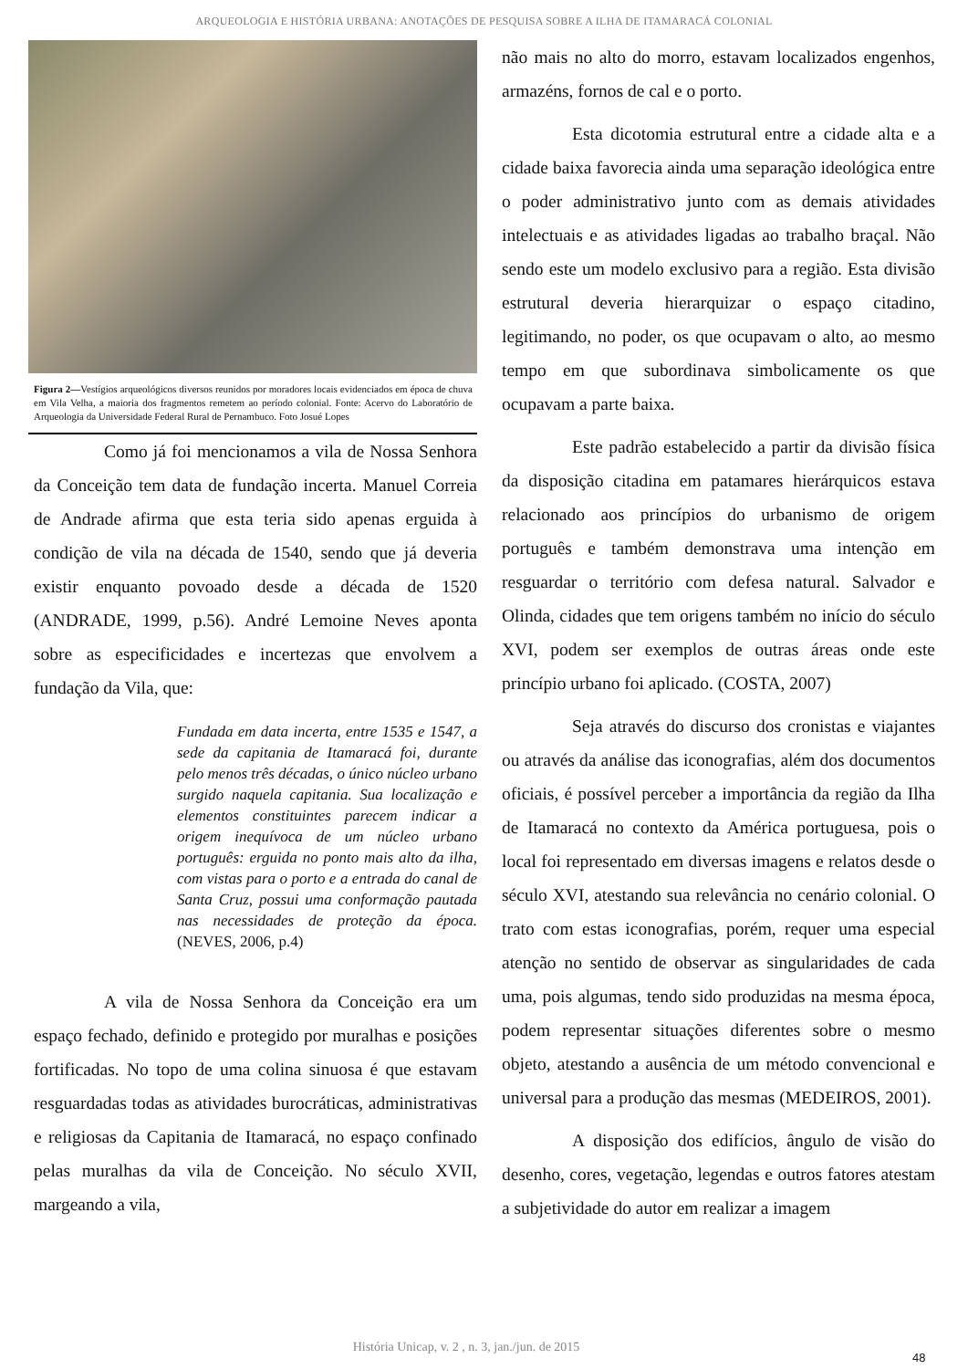ARQUEOLOGIA E HISTÓRIA URBANA: ANOTAÇÕES DE PESQUISA SOBRE A ILHA DE ITAMARACÁ COLONIAL
Figura 2—Vestígios arqueológicos diversos reunidos por moradores locais evidenciados em época de chuva em Vila Velha, a maioria dos fragmentos remetem ao período colonial. Fonte: Acervo do Laboratório de Arqueologia da Universidade Federal Rural de Pernambuco. Foto Josué Lopes
Como já foi mencionamos a vila de Nossa Senhora da Conceição tem data de fundação incerta. Manuel Correia de Andrade afirma que esta teria sido apenas erguida à condição de vila na década de 1540, sendo que já deveria existir enquanto povoado desde a década de 1520 (ANDRADE, 1999, p.56). André Lemoine Neves aponta sobre as especificidades e incertezas que envolvem a fundação da Vila, que:
Fundada em data incerta, entre 1535 e 1547, a sede da capitania de Itamaracá foi, durante pelo menos três décadas, o único núcleo urbano surgido naquela capitania. Sua localização e elementos constituintes parecem indicar a origem inequívoca de um núcleo urbano português: erguida no ponto mais alto da ilha, com vistas para o porto e a entrada do canal de Santa Cruz, possui uma conformação pautada nas necessidades de proteção da época. (NEVES, 2006, p.4)
A vila de Nossa Senhora da Conceição era um espaço fechado, definido e protegido por muralhas e posições fortificadas. No topo de uma colina sinuosa é que estavam resguardadas todas as atividades burocráticas, administrativas e religiosas da Capitania de Itamaracá, no espaço confinado pelas muralhas da vila de Conceição. No século XVII, margeando a vila,
não mais no alto do morro, estavam localizados engenhos, armazéns, fornos de cal e o porto.
Esta dicotomia estrutural entre a cidade alta e a cidade baixa favorecia ainda uma separação ideológica entre o poder administrativo junto com as demais atividades intelectuais e as atividades ligadas ao trabalho braçal. Não sendo este um modelo exclusivo para a região. Esta divisão estrutural deveria hierarquizar o espaço citadino, legitimando, no poder, os que ocupavam o alto, ao mesmo tempo em que subordinava simbolicamente os que ocupavam a parte baixa.
Este padrão estabelecido a partir da divisão física da disposição citadina em patamares hierárquicos estava relacionado aos princípios do urbanismo de origem português e também demonstrava uma intenção em resguardar o território com defesa natural. Salvador e Olinda, cidades que tem origens também no início do século XVI, podem ser exemplos de outras áreas onde este princípio urbano foi aplicado. (COSTA, 2007)
Seja através do discurso dos cronistas e viajantes ou através da análise das iconografias, além dos documentos oficiais, é possível perceber a importância da região da Ilha de Itamaracá no contexto da América portuguesa, pois o local foi representado em diversas imagens e relatos desde o século XVI, atestando sua relevância no cenário colonial. O trato com estas iconografias, porém, requer uma especial atenção no sentido de observar as singularidades de cada uma, pois algumas, tendo sido produzidas na mesma época, podem representar situações diferentes sobre o mesmo objeto, atestando a ausência de um método convencional e universal para a produção das mesmas (MEDEIROS, 2001).
A disposição dos edifícios, ângulo de visão do desenho, cores, vegetação, legendas e outros fatores atestam a subjetividade do autor em realizar a imagem
História Unicap, v. 2 , n. 3, jan./jun. de 2015
48